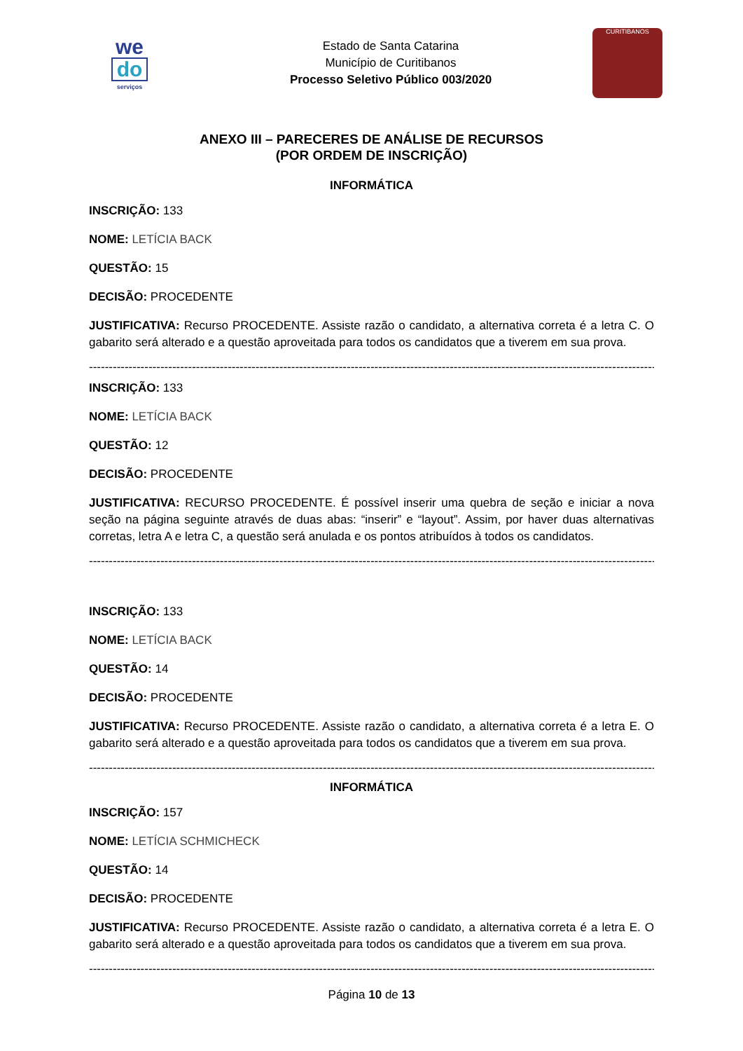we
do
serviços
Estado de Santa Catarina
Município de Curitibanos
Processo Seletivo Público 003/2020
CURITIBANOS
ANEXO III – PARECERES DE ANÁLISE DE RECURSOS
(POR ORDEM DE INSCRIÇÃO)
INFORMÁTICA
INSCRIÇÃO: 133
NOME: LETÍCIA BACK
QUESTÃO: 15
DECISÃO: PROCEDENTE
JUSTIFICATIVA: Recurso PROCEDENTE. Assiste razão o candidato, a alternativa correta é a letra C. O gabarito será alterado e a questão aproveitada para todos os candidatos que a tiverem em sua prova.
------------------------------------------------------------------------------------------------------------------------------------------------------
INSCRIÇÃO: 133
NOME: LETÍCIA BACK
QUESTÃO: 12
DECISÃO: PROCEDENTE
JUSTIFICATIVA: RECURSO PROCEDENTE. É possível inserir uma quebra de seção e iniciar a nova seção na página seguinte através de duas abas: “inserir” e “layout”. Assim, por haver duas alternativas corretas, letra A e letra C, a questão será anulada e os pontos atribuídos à todos os candidatos.
------------------------------------------------------------------------------------------------------------------------------------------------------
INSCRIÇÃO: 133
NOME: LETÍCIA BACK
QUESTÃO: 14
DECISÃO: PROCEDENTE
JUSTIFICATIVA: Recurso PROCEDENTE. Assiste razão o candidato, a alternativa correta é a letra E. O gabarito será alterado e a questão aproveitada para todos os candidatos que a tiverem em sua prova.
------------------------------------------------------------------------------------------------------------------------------------------------------
INFORMÁTICA
INSCRIÇÃO: 157
NOME: LETÍCIA SCHMICHECK
QUESTÃO: 14
DECISÃO: PROCEDENTE
JUSTIFICATIVA: Recurso PROCEDENTE. Assiste razão o candidato, a alternativa correta é a letra E. O gabarito será alterado e a questão aproveitada para todos os candidatos que a tiverem em sua prova.
------------------------------------------------------------------------------------------------------------------------------------------------------
Página 10 de 13